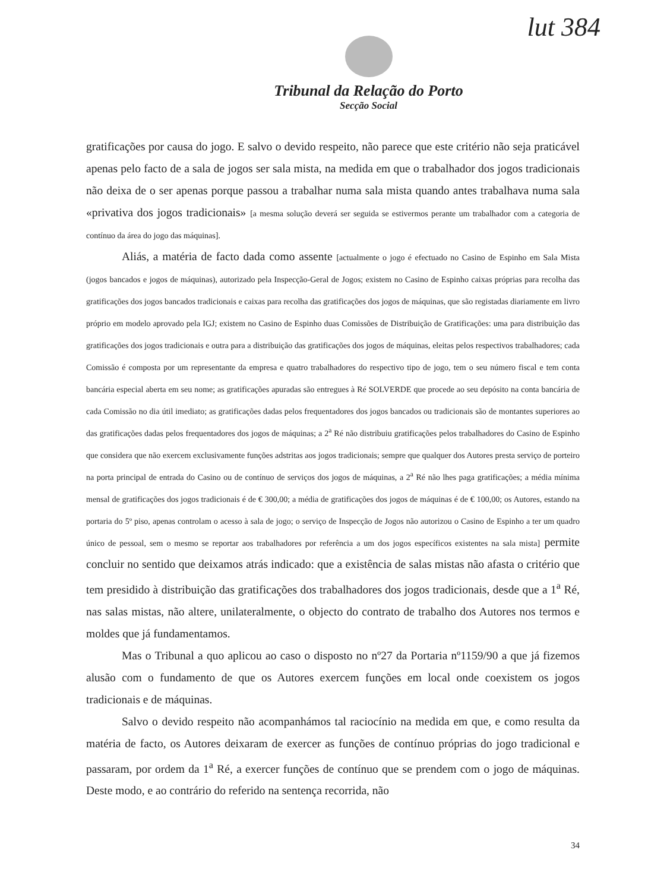lut 384
Tribunal da Relação do Porto
Secção Social
gratificações por causa do jogo. E salvo o devido respeito, não parece que este critério não seja praticável apenas pelo facto de a sala de jogos ser sala mista, na medida em que o trabalhador dos jogos tradicionais não deixa de o ser apenas porque passou a trabalhar numa sala mista quando antes trabalhava numa sala «privativa dos jogos tradicionais» [a mesma solução deverá ser seguida se estivermos perante um trabalhador com a categoria de contínuo da área do jogo das máquinas].
Aliás, a matéria de facto dada como assente [actualmente o jogo é efectuado no Casino de Espinho em Sala Mista (jogos bancados e jogos de máquinas), autorizado pela Inspecção-Geral de Jogos; existem no Casino de Espinho caixas próprias para recolha das gratificações dos jogos bancados tradicionais e caixas para recolha das gratificações dos jogos de máquinas, que são registadas diariamente em livro próprio em modelo aprovado pela IGJ; existem no Casino de Espinho duas Comissões de Distribuição de Gratificações: uma para distribuição das gratificações dos jogos tradicionais e outra para a distribuição das gratificações dos jogos de máquinas, eleitas pelos respectivos trabalhadores; cada Comissão é composta por um representante da empresa e quatro trabalhadores do respectivo tipo de jogo, tem o seu número fiscal e tem conta bancária especial aberta em seu nome; as gratificações apuradas são entregues à Ré SOLVERDE que procede ao seu depósito na conta bancária de cada Comissão no dia útil imediato; as gratificações dadas pelos frequentadores dos jogos bancados ou tradicionais são de montantes superiores ao das gratificações dadas pelos frequentadores dos jogos de máquinas; a 2<sup>a</sup> Ré não distribuiu gratificações pelos trabalhadores do Casino de Espinho que considera que não exercem exclusivamente funções adstritas aos jogos tradicionais; sempre que qualquer dos Autores presta serviço de porteiro na porta principal de entrada do Casino ou de contínuo de serviços dos jogos de máquinas, a 2<sup>a</sup> Ré não lhes paga gratificações; a média mínima mensal de gratificações dos jogos tradicionais é de € 300,00; a média de gratificações dos jogos de máquinas é de € 100,00; os Autores, estando na portaria do 5º piso, apenas controlam o acesso à sala de jogo; o serviço de Inspecção de Jogos não autorizou o Casino de Espinho a ter um quadro único de pessoal, sem o mesmo se reportar aos trabalhadores por referência a um dos jogos específicos existentes na sala mista] permite concluir no sentido que deixamos atrás indicado: que a existência de salas mistas não afasta o critério que tem presidido à distribuição das gratificações dos trabalhadores dos jogos tradicionais, desde que a 1<sup>a</sup> Ré, nas salas mistas, não altere, unilateralmente, o objecto do contrato de trabalho dos Autores nos termos e moldes que já fundamentamos.
Mas o Tribunal a quo aplicou ao caso o disposto no nº27 da Portaria nº1159/90 a que já fizemos alusão com o fundamento de que os Autores exercem funções em local onde coexistem os jogos tradicionais e de máquinas.
Salvo o devido respeito não acompanhámos tal raciocínio na medida em que, e como resulta da matéria de facto, os Autores deixaram de exercer as funções de contínuo próprias do jogo tradicional e passaram, por ordem da 1<sup>a</sup> Ré, a exercer funções de contínuo que se prendem com o jogo de máquinas. Deste modo, e ao contrário do referido na sentença recorrida, não
34